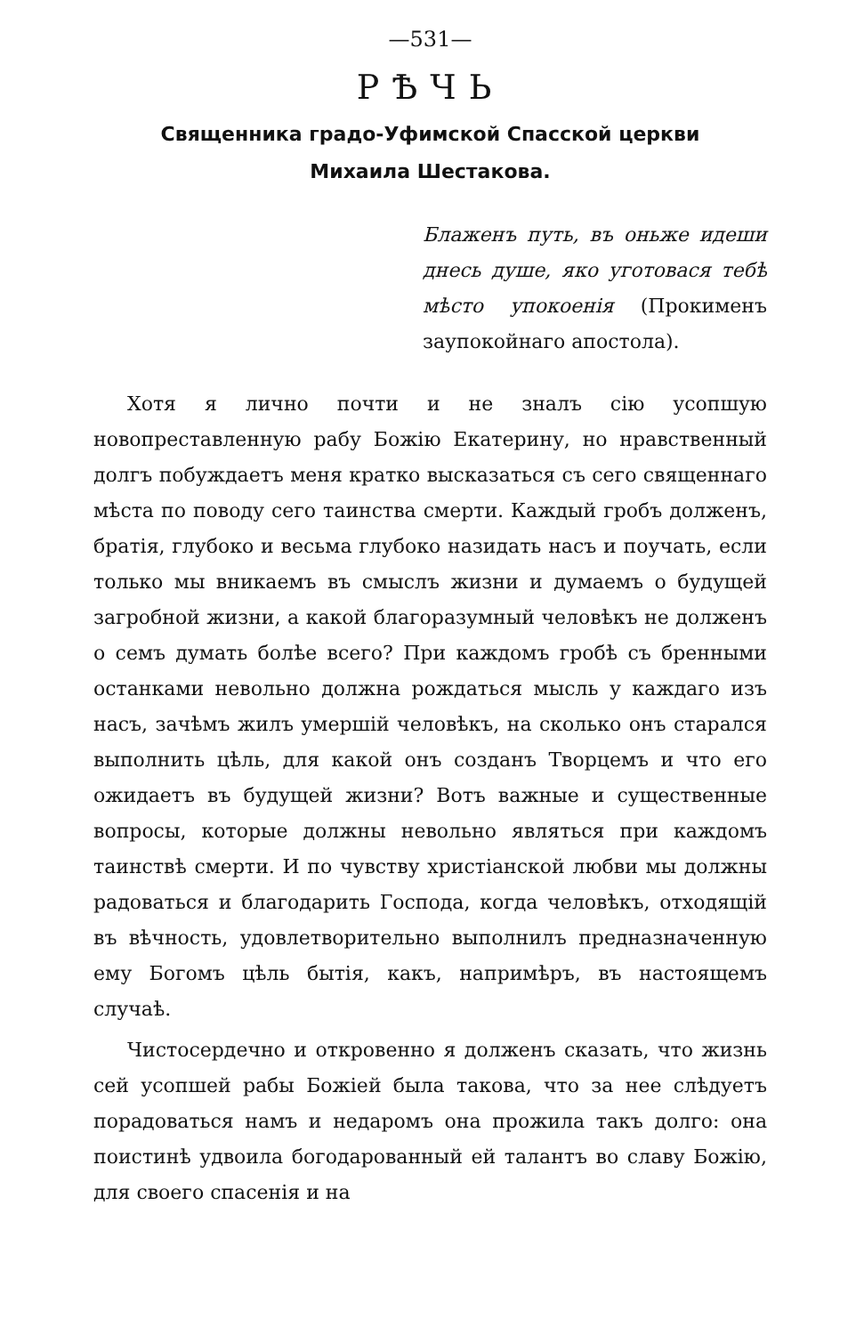—531—
РѢЧЬ
Священника градо-Уфимской Спасской церкви
Михаила Шестакова.
Блаженъ путь, въ оньже идеши днесь душе, яко уготовася тебѣ мѣсто упокоенія (Прокименъ заупокойнаго апостола).
Хотя я лично почти и не зналъ сію усопшую новопреставленную рабу Божію Екатерину, но нравственный долгъ побуждаетъ меня кратко высказаться съ сего священнаго мѣста по поводу сего таинства смерти. Каждый гробъ долженъ, братія, глубоко и весьма глубоко назидать насъ и поучать, если только мы вникаемъ въ смыслъ жизни и думаемъ о будущей загробной жизни, а какой благоразумный человѣкъ не долженъ о семъ думать болѣе всего? При каждомъ гробѣ съ бренными останками невольно должна рождаться мысль у каждаго изъ насъ, зачѣмъ жилъ умершій человѣкъ, на сколько онъ старался выполнить цѣль, для какой онъ созданъ Творцемъ и что его ожидаетъ въ будущей жизни? Вотъ важные и существенные вопросы, которые должны невольно являться при каждомъ таинствѣ смерти. И по чувству христіанской любви мы должны радоваться и благодарить Господа, когда человѣкъ, отходящій въ вѣчность, удовлетворительно выполнилъ предназначенную ему Богомъ цѣль бытія, какъ, напримѣръ, въ настоящемъ случаѣ.
Чистосердечно и откровенно я долженъ сказать, что жизнь сей усопшей рабы Божіей была такова, что за нее слѣдуетъ порадоваться намъ и недаромъ она прожила такъ долго: она поистинѣ удвоила богодарованный ей талантъ во славу Божію, для своего спасенія и на